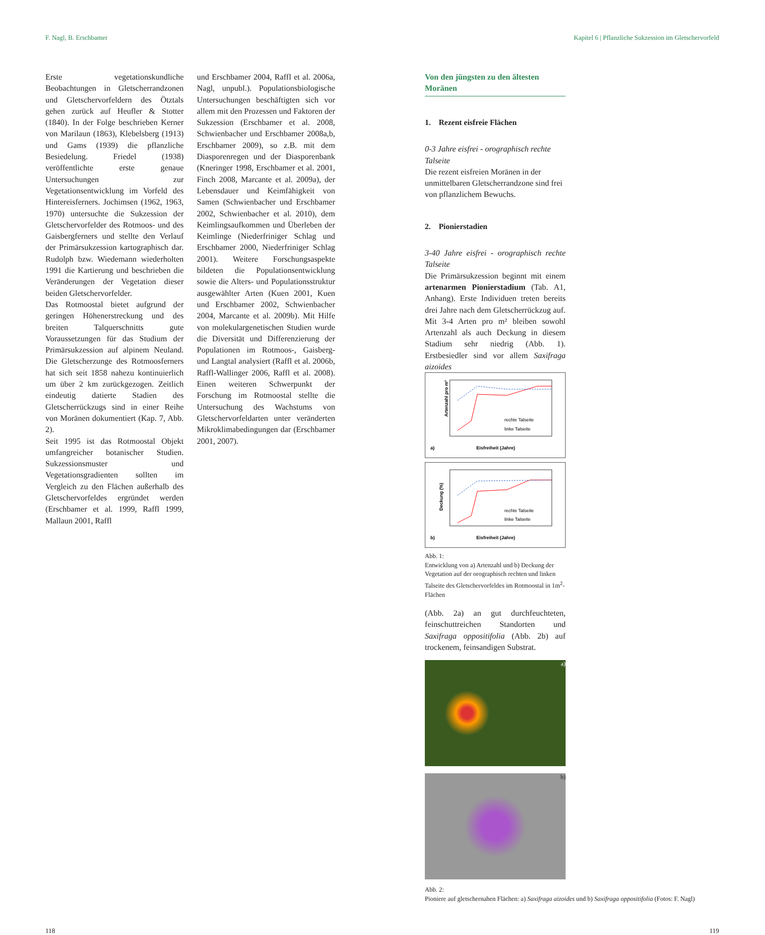F. Nagl, B. Erschbamer Kapitel 6 | Pflanzliche Sukzession im Gletschervorfeld
Erste vegetationskundliche Beobachtungen in Gletscherrandzonen und Gletschervorfeldern des Ötztals gehen zurück auf Heufler & Stotter (1840). In der Folge beschrieben Kerner von Marilaun (1863), Klebelsberg (1913) und Gams (1939) die pflanzliche Besiedelung. Friedel (1938) veröffentlichte erste genaue Untersuchungen zur Vegetationsentwicklung im Vorfeld des Hintereisferners. Jochimsen (1962, 1963, 1970) untersuchte die Sukzession der Gletschervorfelder des Rotmoos- und des Gaisbergferners und stellte den Verlauf der Primärsukzession kartographisch dar. Rudolph bzw. Wiedemann wiederholten 1991 die Kartierung und beschrieben die Veränderungen der Vegetation dieser beiden Gletschervorfelder.
Das Rotmoostal bietet aufgrund der geringen Höhenerstreckung und des breiten Talquerschnitts gute Voraussetzungen für das Studium der Primärsukzession auf alpinem Neuland. Die Gletscherzunge des Rotmoosferners hat sich seit 1858 nahezu kontinuierlich um über 2 km zurückgezogen. Zeitlich eindeutig datierte Stadien des Gletscherrückzugs sind in einer Reihe von Moränen dokumentiert (Kap. 7, Abb. 2).
Seit 1995 ist das Rotmoostal Objekt umfangreicher botanischer Studien. Sukzessionsmuster und Vegetationsgradienten sollten im Vergleich zu den Flächen außerhalb des Gletschervorfeldes ergründet werden (Erschbamer et al. 1999, Raffl 1999, Mallaun 2001, Raffl
und Erschbamer 2004, Raffl et al. 2006a, Nagl, unpubl.). Populationsbiologische Untersuchungen beschäftigten sich vor allem mit den Prozessen und Faktoren der Sukzession (Erschbamer et al. 2008, Schwienbacher und Erschbamer 2008a,b, Erschbamer 2009), so z.B. mit dem Diasporenregen und der Diasporenbank (Kneringer 1998, Erschbamer et al. 2001, Finch 2008, Marcante et al. 2009a), der Lebensdauer und Keimfähigkeit von Samen (Schwienbacher und Erschbamer 2002, Schwienbacher et al. 2010), dem Keimlingsaufkommen und Überleben der Keimlinge (Niederfriniger Schlag und Erschbamer 2000, Niederfriniger Schlag 2001). Weitere Forschungsaspekte bildeten die Populationsentwicklung sowie die Alters- und Populationsstruktur ausgewählter Arten (Kuen 2001, Kuen und Erschbamer 2002, Schwienbacher 2004, Marcante et al. 2009b). Mit Hilfe von molekulargenetischen Studien wurde die Diversität und Differenzierung der Populationen im Rotmoos-, Gaisberg- und Langtal analysiert (Raffl et al. 2006b, Raffl-Wallinger 2006, Raffl et al. 2008). Einen weiteren Schwerpunkt der Forschung im Rotmoostal stellte die Untersuchung des Wachstums von Gletschervorfeldarten unter veränderten Mikroklimabedingungen dar (Erschbamer 2001, 2007).
Von den jüngsten zu den ältesten Moränen
1. Rezent eisfreie Flächen
0-3 Jahre eisfrei - orographisch rechte Talseite
Die rezent eisfreien Moränen in der unmittelbaren Gletscherrandzone sind frei von pflanzlichem Bewuchs.
2. Pionierstadien
3-40 Jahre eisfrei - orographisch rechte Talseite
Die Primärsukzession beginnt mit einem artenarmen Pionierstadium (Tab. A1, Anhang). Erste Individuen treten bereits drei Jahre nach dem Gletscherrückzug auf. Mit 3-4 Arten pro m² bleiben sowohl Artenzahl als auch Deckung in diesem Stadium sehr niedrig (Abb. 1). Erstbesiedler sind vor allem Saxifraga aizoides
rechte Talseite
linke Talseite
a)
Eisfreiheit (Jahre)
Artenzahl pro m²
rechte Talseite
linke Talseite
b)
Eisfreiheit (Jahre)
Deckung (%)
Abb. 1:
Entwicklung von a) Artenzahl und b) Deckung der Vegetation auf der orographisch rechten und linken Talseite des Gletschervorfeldes im Rotmoostal in 1m<sup>2</sup>-Flächen
(Abb. 2a) an gut durchfeuchteten, feinschuttreichen Standorten und Saxifraga oppositifolia (Abb. 2b) auf trockenem, feinsandigen Substrat.
a)
b)
Abb. 2:
Pioniere auf gletschernahen Flächen: a) Saxifraga aizoides und b) Saxifraga oppositifolia (Fotos: F. Nagl)
118 119